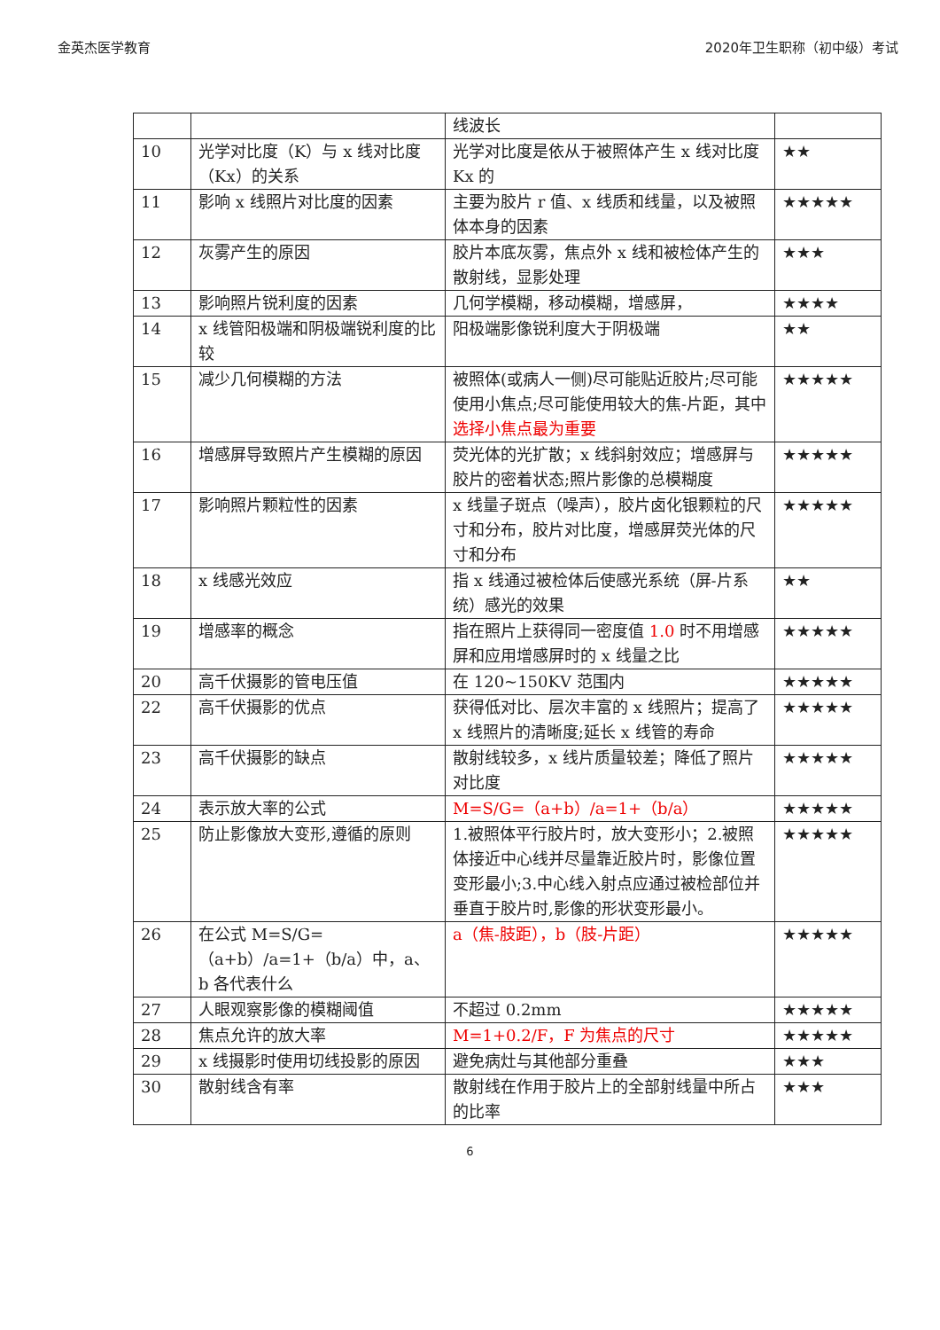金英杰医学教育 2020年卫生职称（初中级）考试
| | | 线波长 | |
| 10 | 光学对比度（K）与 x 线对比度（Kx）的关系 | 光学对比度是依从于被照体产生 x 线对比度 Kx 的 | ★★ |
| 11 | 影响 x 线照片对比度的因素 | 主要为胶片 r 值、x 线质和线量，以及被照体本身的因素 | ★★★★★ |
| 12 | 灰雾产生的原因 | 胶片本底灰雾，焦点外 x 线和被检体产生的散射线，显影处理 | ★★★ |
| 13 | 影响照片锐利度的因素 | 几何学模糊，移动模糊，增感屏， | ★★★★ |
| 14 | x 线管阳极端和阴极端锐利度的比较 | 阳极端影像锐利度大于阴极端 | ★★ |
| 15 | 减少几何模糊的方法 | 被照体(或病人一侧)尽可能贴近胶片;尽可能使用小焦点;尽可能使用较大的焦-片距，其中 选择小焦点最为重要 | ★★★★★ |
| 16 | 增感屏导致照片产生模糊的原因 | 荧光体的光扩散；x 线斜射效应；增感屏与胶片的密着状态;照片影像的总模糊度 | ★★★★★ |
| 17 | 影响照片颗粒性的因素 | x 线量子斑点（噪声），胶片卤化银颗粒的尺寸和分布，胶片对比度，增感屏荧光体的尺寸和分布 | ★★★★★ |
| 18 | x 线感光效应 | 指 x 线通过被检体后使感光系统（屏-片系统）感光的效果 | ★★ |
| 19 | 增感率的概念 | 指在照片上获得同一密度值 1.0 时不用增感屏和应用增感屏时的 x 线量之比 | ★★★★★ |
| 20 | 高千伏摄影的管电压值 | 在 120~150KV 范围内 | ★★★★★ |
| 22 | 高千伏摄影的优点 | 获得低对比、层次丰富的 x 线照片；提高了 x 线照片的清晰度;延长 x 线管的寿命 | ★★★★★ |
| 23 | 高千伏摄影的缺点 | 散射线较多，x 线片质量较差；降低了照片对比度 | ★★★★★ |
| 24 | 表示放大率的公式 | M=S/G=（a+b）/a=1+（b/a） | ★★★★★ |
| 25 | 防止影像放大变形,遵循的原则 | 1.被照体平行胶片时，放大变形小；2.被照体接近中心线并尽量靠近胶片时，影像位置变形最小;3.中心线入射点应通过被检部位并垂直于胶片时,影像的形状变形最小。 | ★★★★★ |
| 26 | 在公式 M=S/G=（a+b）/a=1+（b/a）中，a、b 各代表什么 | a（焦-肢距），b（肢-片距） | ★★★★★ |
| 27 | 人眼观察影像的模糊阈值 | 不超过 0.2mm | ★★★★★ |
| 28 | 焦点允许的放大率 | M=1+0.2/F，F 为焦点的尺寸 | ★★★★★ |
| 29 | x 线摄影时使用切线投影的原因 | 避免病灶与其他部分重叠 | ★★★ |
| 30 | 散射线含有率 | 散射线在作用于胶片上的全部射线量中所占的比率 | ★★★ |
6